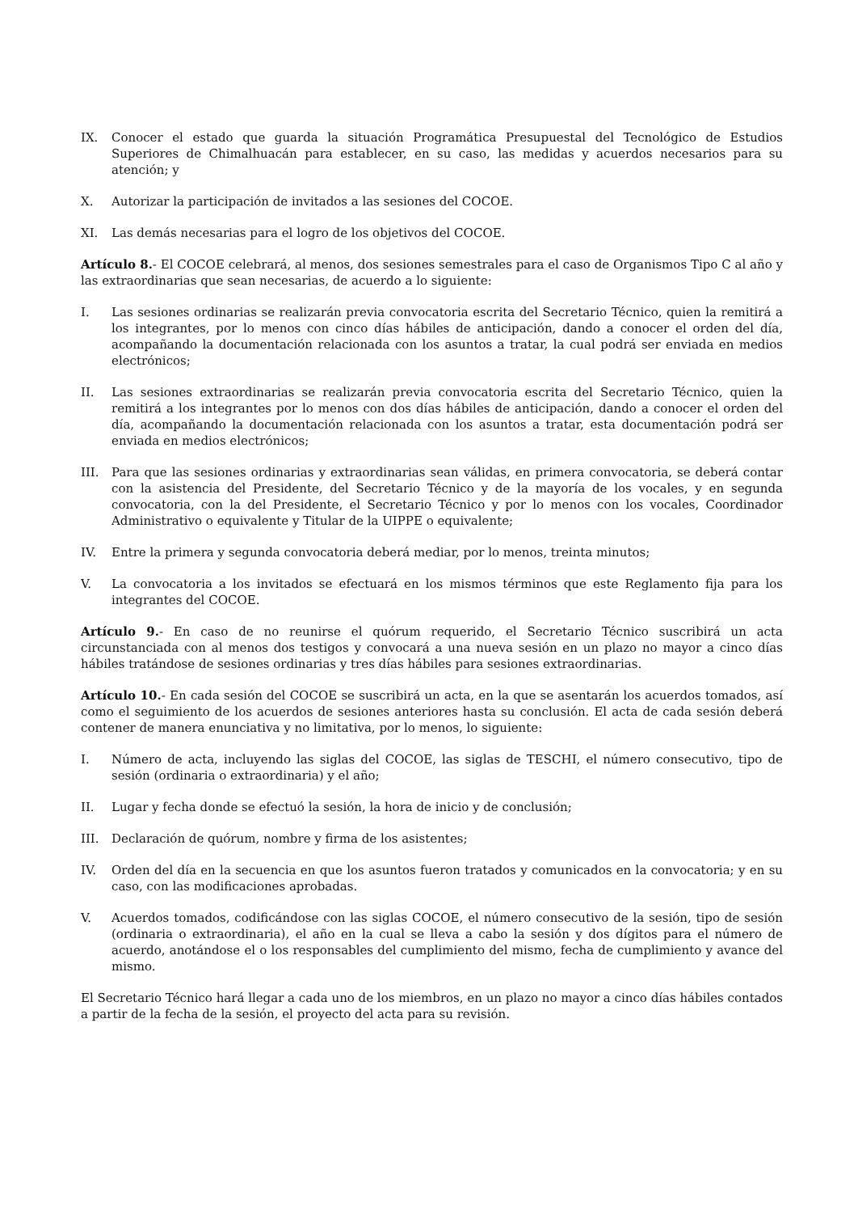IX. Conocer el estado que guarda la situación Programática Presupuestal del Tecnológico de Estudios Superiores de Chimalhuacán para establecer, en su caso, las medidas y acuerdos necesarios para su atención; y
X. Autorizar la participación de invitados a las sesiones del COCOE.
XI. Las demás necesarias para el logro de los objetivos del COCOE.
Artículo 8.- El COCOE celebrará, al menos, dos sesiones semestrales para el caso de Organismos Tipo C al año y las extraordinarias que sean necesarias, de acuerdo a lo siguiente:
I. Las sesiones ordinarias se realizarán previa convocatoria escrita del Secretario Técnico, quien la remitirá a los integrantes, por lo menos con cinco días hábiles de anticipación, dando a conocer el orden del día, acompañando la documentación relacionada con los asuntos a tratar, la cual podrá ser enviada en medios electrónicos;
II. Las sesiones extraordinarias se realizarán previa convocatoria escrita del Secretario Técnico, quien la remitirá a los integrantes por lo menos con dos días hábiles de anticipación, dando a conocer el orden del día, acompañando la documentación relacionada con los asuntos a tratar, esta documentación podrá ser enviada en medios electrónicos;
III. Para que las sesiones ordinarias y extraordinarias sean válidas, en primera convocatoria, se deberá contar con la asistencia del Presidente, del Secretario Técnico y de la mayoría de los vocales, y en segunda convocatoria, con la del Presidente, el Secretario Técnico y por lo menos con los vocales, Coordinador Administrativo o equivalente y Titular de la UIPPE o equivalente;
IV. Entre la primera y segunda convocatoria deberá mediar, por lo menos, treinta minutos;
V. La convocatoria a los invitados se efectuará en los mismos términos que este Reglamento fija para los integrantes del COCOE.
Artículo 9.- En caso de no reunirse el quórum requerido, el Secretario Técnico suscribirá un acta circunstanciada con al menos dos testigos y convocará a una nueva sesión en un plazo no mayor a cinco días hábiles tratándose de sesiones ordinarias y tres días hábiles para sesiones extraordinarias.
Artículo 10.- En cada sesión del COCOE se suscribirá un acta, en la que se asentarán los acuerdos tomados, así como el seguimiento de los acuerdos de sesiones anteriores hasta su conclusión. El acta de cada sesión deberá contener de manera enunciativa y no limitativa, por lo menos, lo siguiente:
I. Número de acta, incluyendo las siglas del COCOE, las siglas de TESCHI, el número consecutivo, tipo de sesión (ordinaria o extraordinaria) y el año;
II. Lugar y fecha donde se efectuó la sesión, la hora de inicio y de conclusión;
III. Declaración de quórum, nombre y firma de los asistentes;
IV. Orden del día en la secuencia en que los asuntos fueron tratados y comunicados en la convocatoria; y en su caso, con las modificaciones aprobadas.
V. Acuerdos tomados, codificándose con las siglas COCOE, el número consecutivo de la sesión, tipo de sesión (ordinaria o extraordinaria), el año en la cual se lleva a cabo la sesión y dos dígitos para el número de acuerdo, anotándose el o los responsables del cumplimiento del mismo, fecha de cumplimiento y avance del mismo.
El Secretario Técnico hará llegar a cada uno de los miembros, en un plazo no mayor a cinco días hábiles contados a partir de la fecha de la sesión, el proyecto del acta para su revisión.